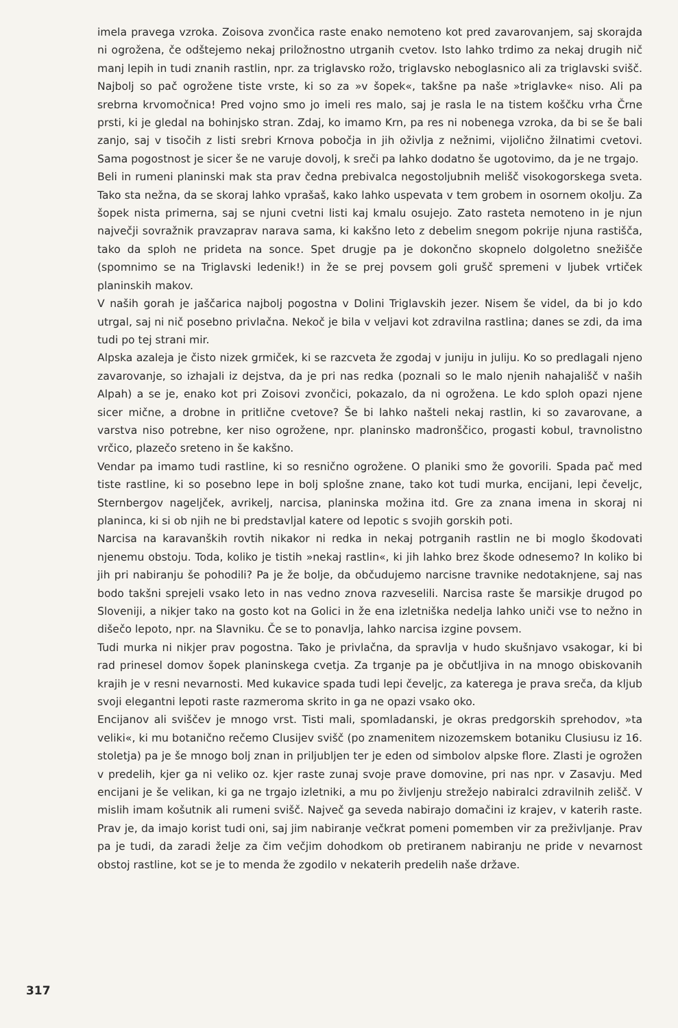imela pravega vzroka. Zoisova zvončica raste enako nemoteno kot pred zavarovanjem, saj skorajda ni ogrožena, če odštejemo nekaj priložnostno utrganih cvetov. Isto lahko trdimo za nekaj drugih nič manj lepih in tudi znanih rastlin, npr. za triglavsko rožo, triglavsko neboglasnico ali za triglavski svišč. Najbolj so pač ogrožene tiste vrste, ki so za »v šopek«, takšne pa naše »triglavke« niso. Ali pa srebrna krvomočnica! Pred vojno smo jo imeli res malo, saj je rasla le na tistem koščku vrha Črne prsti, ki je gledal na bohinjsko stran. Zdaj, ko imamo Krn, pa res ni nobenega vzroka, da bi se še bali zanjo, saj v tisočih z listi srebri Krnova pobočja in jih oživlja z nežnimi, vijolično žilnatimi cvetovi. Sama pogostnost je sicer še ne varuje dovolj, k sreči pa lahko dodatno še ugotovimo, da je ne trgajo.
Beli in rumeni planinski mak sta prav čedna prebivalca negostoljubnih melišč visokogorskega sveta. Tako sta nežna, da se skoraj lahko vprašaš, kako lahko uspevata v tem grobem in osornem okolju. Za šopek nista primerna, saj se njuni cvetni listi kaj kmalu osujejo. Zato rasteta nemoteno in je njun največji sovražnik pravzaprav narava sama, ki kakšno leto z debelim snegom pokrije njuna rastišča, tako da sploh ne prideta na sonce. Spet drugje pa je dokončno skopnelo dolgoletno snežišče (spomnimo se na Triglavski ledenik!) in že se prej povsem goli grušč spremeni v ljubek vrtiček planinskih makov.
V naših gorah je jaščarica najbolj pogostna v Dolini Triglavskih jezer. Nisem še videl, da bi jo kdo utrgal, saj ni nič posebno privlačna. Nekoč je bila v veljavi kot zdravilna rastlina; danes se zdi, da ima tudi po tej strani mir.
Alpska azaleja je čisto nizek grmiček, ki se razcveta že zgodaj v juniju in juliju. Ko so predlagali njeno zavarovanje, so izhajali iz dejstva, da je pri nas redka (poznali so le malo njenih nahajališč v naših Alpah) a se je, enako kot pri Zoisovi zvončici, pokazalo, da ni ogrožena. Le kdo sploh opazi njene sicer mične, a drobne in pritlične cvetove? Še bi lahko našteli nekaj rastlin, ki so zavarovane, a varstva niso potrebne, ker niso ogrožene, npr. planinsko madronščico, progasti kobul, travnolistno vrčico, plazečo sreteno in še kakšno.
Vendar pa imamo tudi rastline, ki so resnično ogrožene. O planiki smo že govorili. Spada pač med tiste rastline, ki so posebno lepe in bolj splošne znane, tako kot tudi murka, encijani, lepi čeveljc, Sternbergov nageljček, avrikelj, narcisa, planinska možina itd. Gre za znana imena in skoraj ni planinca, ki si ob njih ne bi predstavljal katere od lepotic s svojih gorskih poti.
Narcisa na karavanških rovtih nikakor ni redka in nekaj potrganih rastlin ne bi moglo škodovati njenemu obstoju. Toda, koliko je tistih »nekaj rastlin«, ki jih lahko brez škode odnesemo? In koliko bi jih pri nabiranju še pohodili? Pa je že bolje, da občudujemo narcisne travnike nedotaknjene, saj nas bodo takšni sprejeli vsako leto in nas vedno znova razveselili. Narcisa raste še marsikje drugod po Sloveniji, a nikjer tako na gosto kot na Golici in že ena izletniška nedelja lahko uniči vse to nežno in dišečo lepoto, npr. na Slavniku. Če se to ponavlja, lahko narcisa izgine povsem.
Tudi murka ni nikjer prav pogostna. Tako je privlačna, da spravlja v hudo skušnjavo vsakogar, ki bi rad prinesel domov šopek planinskega cvetja. Za trganje pa je občutljiva in na mnogo obiskovanih krajih je v resni nevarnosti. Med kukavice spada tudi lepi čeveljc, za katerega je prava sreča, da kljub svoji elegantni lepoti raste razmeroma skrito in ga ne opazi vsako oko.
Encijanov ali sviščev je mnogo vrst. Tisti mali, spomladanski, je okras predgorskih sprehodov, »ta veliki«, ki mu botanično rečemo Clusijev svišč (po znamenitem nizozemskem botaniku Clusiusu iz 16. stoletja) pa je še mnogo bolj znan in priljubljen ter je eden od simbolov alpske flore. Zlasti je ogrožen v predelih, kjer ga ni veliko oz. kjer raste zunaj svoje prave domovine, pri nas npr. v Zasavju. Med encijani je še velikan, ki ga ne trgajo izletniki, a mu po življenju strežejo nabiralci zdravilnih zelišč. V mislih imam košutnik ali rumeni svišč. Največ ga seveda nabirajo domačini iz krajev, v katerih raste. Prav je, da imajo korist tudi oni, saj jim nabiranje večkrat pomeni pomemben vir za preživljanje. Prav pa je tudi, da zaradi želje za čim večjim dohodkom ob pretiranem nabiranju ne pride v nevarnost obstoj rastline, kot se je to menda že zgodilo v nekaterih predelih naše države.
317